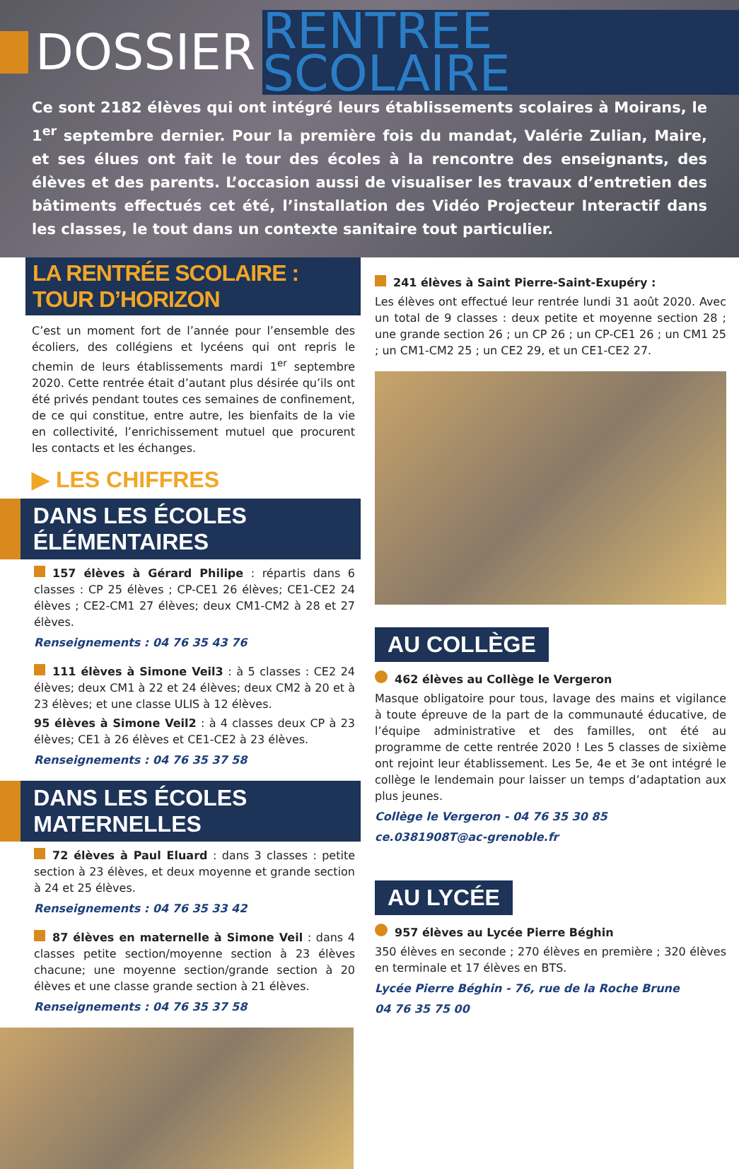DOSSIER
RENTREE SCOLAIRE
Ce sont 2182 élèves qui ont intégré leurs établissements scolaires à Moirans, le 1<sup>er</sup> septembre dernier. Pour la première fois du mandat, Valérie Zulian, Maire, et ses élues ont fait le tour des écoles à la rencontre des enseignants, des élèves et des parents. L’occasion aussi de visualiser les travaux d’entretien des bâtiments effectués cet été, l’installation des Vidéo Projecteur Interactif dans les classes, le tout dans un contexte sanitaire tout particulier.
LA RENTRÉE SCOLAIRE : TOUR D’HORIZON
C’est un moment fort de l’année pour l’ensemble des écoliers, des collégiens et lycéens qui ont repris le chemin de leurs établissements mardi 1<sup>er</sup> septembre 2020. Cette rentrée était d’autant plus désirée qu’ils ont été privés pendant toutes ces semaines de confinement, de ce qui constitue, entre autre, les bienfaits de la vie en collectivité, l’enrichissement mutuel que procurent les contacts et les échanges.
▶ LES CHIFFRES
DANS LES ÉCOLES ÉLÉMENTAIRES
157 élèves à Gérard Philipe : répartis dans 6 classes : CP 25 élèves ; CP-CE1 26 élèves; CE1-CE2 24 élèves ; CE2-CM1 27 élèves; deux CM1-CM2 à 28 et 27 élèves.
Renseignements : 04 76 35 43 76
111 élèves à Simone Veil3 : à 5 classes : CE2 24 élèves; deux CM1 à 22 et 24 élèves; deux CM2 à 20 et à 23 élèves; et une classe ULIS à 12 élèves.
95 élèves à Simone Veil2 : à 4 classes deux CP à 23 élèves; CE1 à 26 élèves et CE1-CE2 à 23 élèves.
Renseignements : 04 76 35 37 58
DANS LES ÉCOLES MATERNELLES
72 élèves à Paul Eluard : dans 3 classes : petite section à 23 élèves, et deux moyenne et grande section à 24 et 25 élèves.
Renseignements : 04 76 35 33 42
87 élèves en maternelle à Simone Veil : dans 4 classes petite section/moyenne section à 23 élèves chacune; une moyenne section/grande section à 20 élèves et une classe grande section à 21 élèves.
Renseignements : 04 76 35 37 58
241 élèves à Saint Pierre-Saint-Exupéry :
Les élèves ont effectué leur rentrée lundi 31 août 2020. Avec un total de 9 classes : deux petite et moyenne section 28 ; une grande section 26 ; un CP 26 ; un CP-CE1 26 ; un CM1 25 ; un CM1-CM2 25 ; un CE2 29, et un CE1-CE2 27.
AU COLLÈGE
462 élèves au Collège le Vergeron
Masque obligatoire pour tous, lavage des mains et vigilance à toute épreuve de la part de la communauté éducative, de l’équipe administrative et des familles, ont été au programme de cette rentrée 2020 ! Les 5 classes de sixième ont rejoint leur établissement. Les 5e, 4e et 3e ont intégré le collège le lendemain pour laisser un temps d’adaptation aux plus jeunes.
Collège le Vergeron - 04 76 35 30 85
ce.0381908T@ac-grenoble.fr
AU LYCÉE
957 élèves au Lycée Pierre Béghin
350 élèves en seconde ; 270 élèves en première ; 320 élèves en terminale et 17 élèves en BTS.
Lycée Pierre Béghin - 76, rue de la Roche Brune
04 76 35 75 00